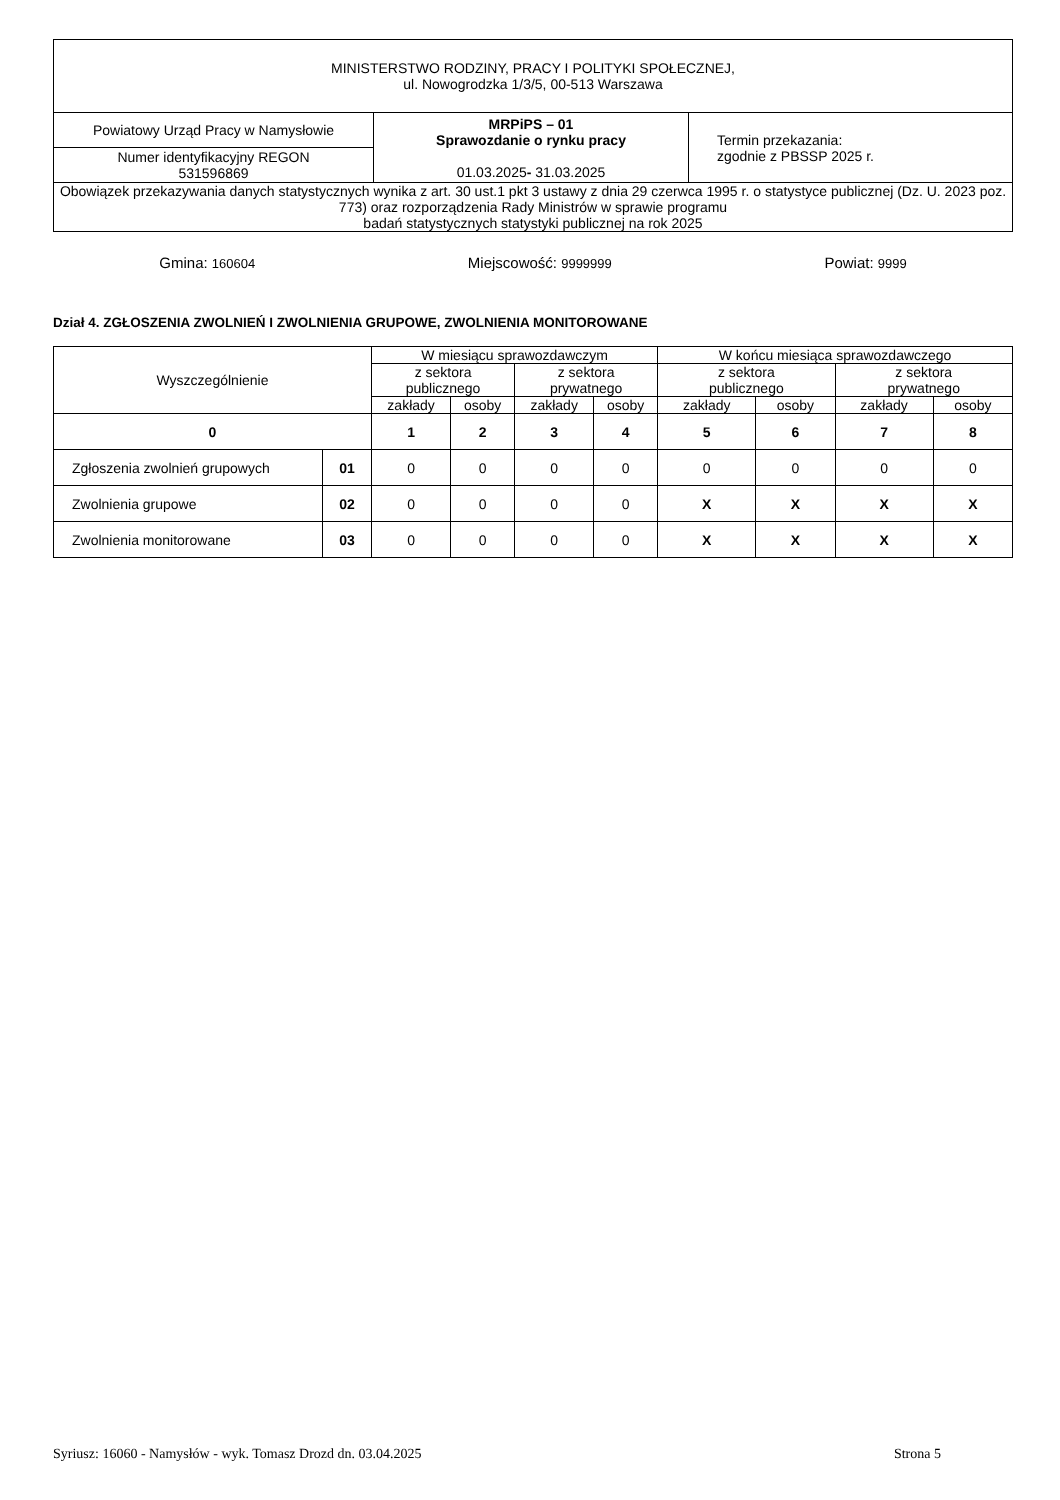| MINISTERSTWO RODZINY, PRACY I POLITYKI SPOŁECZNEJ, ul. Nowogrodzka 1/3/5, 00-513 Warszawa | | |
| Powiatowy Urząd Pracy w Namysłowie | MRPiPS – 01 Sprawozdanie o rynku pracy 01.03.2025 - 31.03.2025 | Termin przekazania: zgodnie z PBSSP 2025 r. |
| Numer identyfikacyjny REGON 531596869 | | |
| Obowiązek przekazywania danych statystycznych wynika z art. 30 ust.1 pkt 3 ustawy z dnia 29 czerwca 1995 r. o statystyce publicznej (Dz. U. 2023 poz. 773) oraz rozporządzenia Rady Ministrów w sprawie programu badań statystycznych statystyki publicznej na rok 2025 | | |
Gmina: 160604 Miejscowość: 9999999 Powiat: 9999
Dział 4. ZGŁOSZENIA ZWOLNIEŃ I ZWOLNIENIA GRUPOWE, ZWOLNIENIA MONITOROWANE
| Wyszczególnienie | | W miesiącu sprawozdawczym | | | | W końcu miesiąca sprawozdawczego | | | |
| --- | --- | --- | --- | --- | --- | --- | --- | --- | --- |
| | | z sektora publicznego | | z sektora prywatnego | | z sektora publicznego | | z sektora prywatnego | |
| | | zakłady | osoby | zakłady | osoby | zakłady | osoby | zakłady | osoby |
| 0 | | 1 | 2 | 3 | 4 | 5 | 6 | 7 | 8 |
| Zgłoszenia zwolnień grupowych | 01 | 0 | 0 | 0 | 0 | 0 | 0 | 0 | 0 |
| Zwolnienia grupowe | 02 | 0 | 0 | 0 | 0 | X | X | X | X |
| Zwolnienia monitorowane | 03 | 0 | 0 | 0 | 0 | X | X | X | X |
Syriusz: 16060 - Namysłów - wyk. Tomasz Drozd dn. 03.04.2025 Strona 5